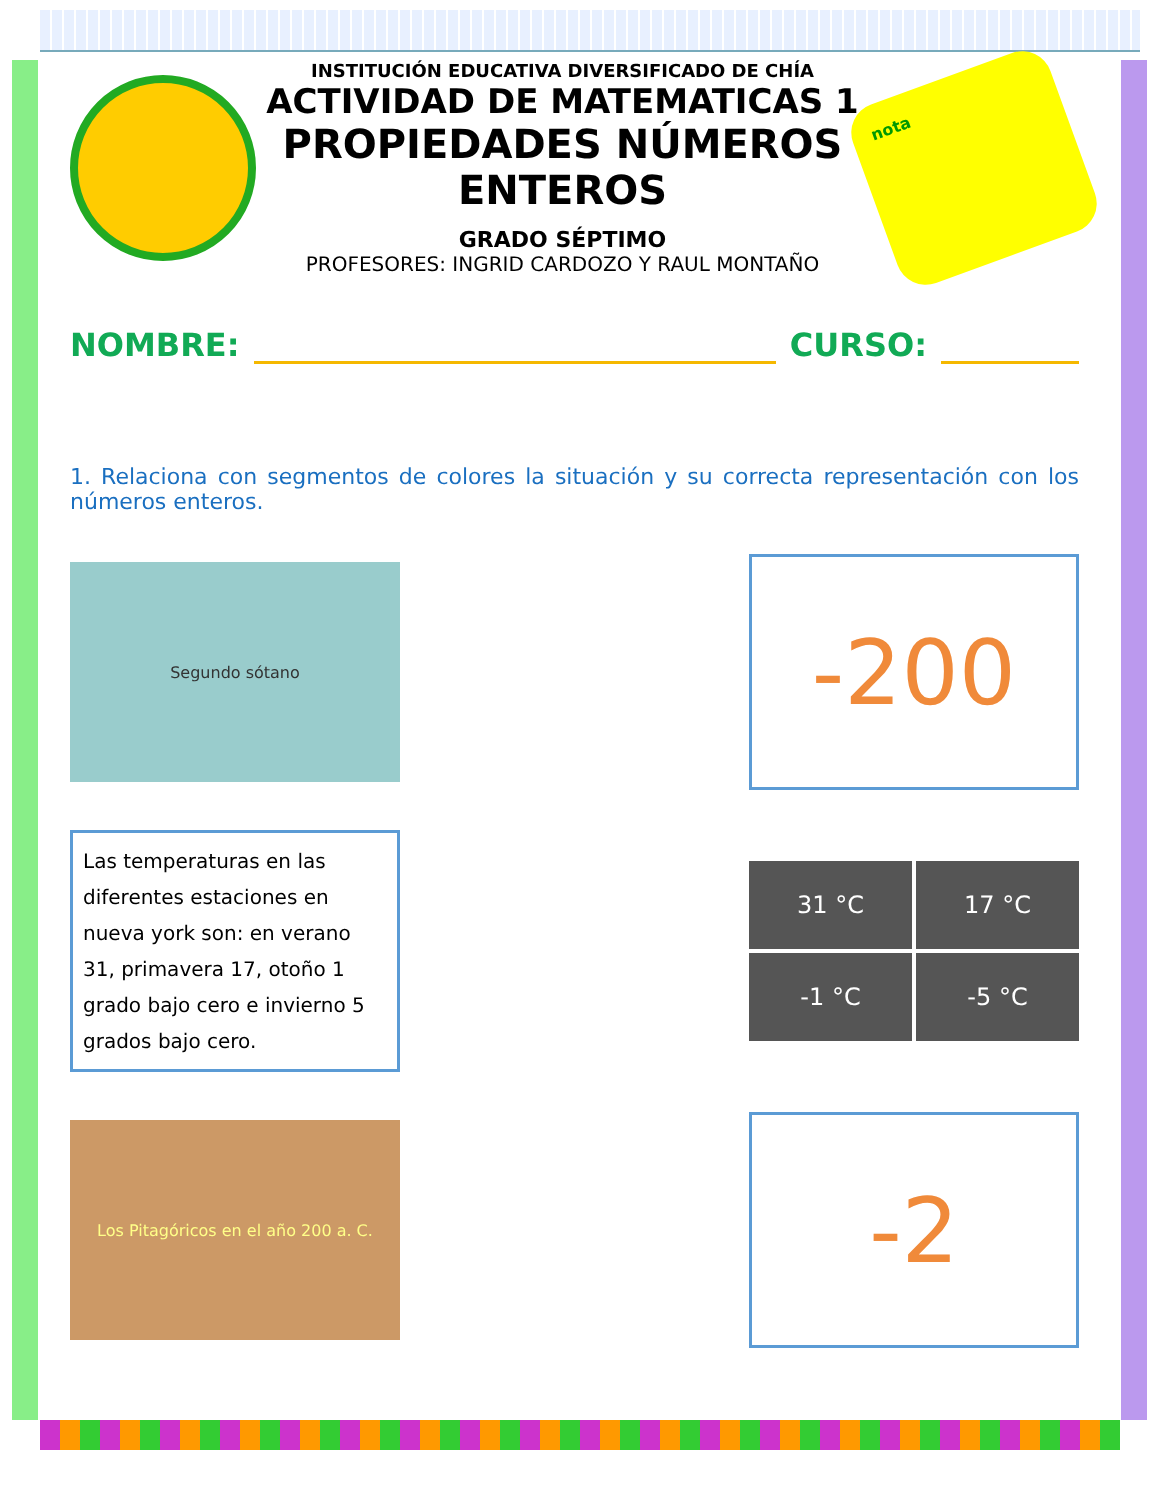INSTITUCIÓN EDUCATIVA DIVERSIFICADO DE CHÍA
ACTIVIDAD DE MATEMATICAS 1
PROPIEDADES NÚMEROS ENTEROS
GRADO SÉPTIMO
PROFESORES: INGRID CARDOZO Y RAUL MONTAÑO
nota
NOMBRE:
CURSO:
1. Relaciona con segmentos de colores la situación y su correcta representación con los números enteros.
Segundo sótano
-200
Las temperaturas en las diferentes estaciones en nueva york son: en verano 31, primavera 17, otoño 1 grado bajo cero e invierno 5 grados bajo cero.
31 °C
17 °C
-1 °C
-5 °C
Los Pitagóricos en el año 200 a. C.
-2